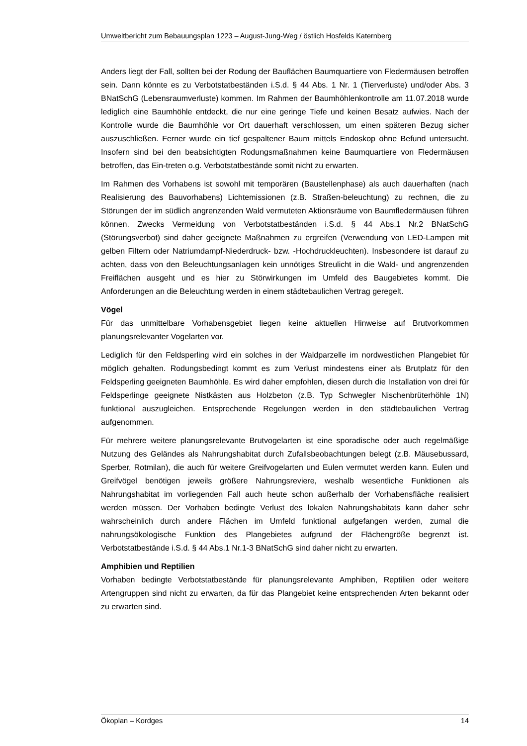Umweltbericht zum Bebauungsplan 1223 – August-Jung-Weg / östlich Hosfelds Katernberg
Anders liegt der Fall, sollten bei der Rodung der Bauflächen Baumquartiere von Fledermäusen betroffen sein. Dann könnte es zu Verbotstatbeständen i.S.d. § 44 Abs. 1 Nr. 1 (Tierverluste) und/oder Abs. 3 BNatSchG (Lebensraumverluste) kommen. Im Rahmen der Baumhöhlenkontrolle am 11.07.2018 wurde lediglich eine Baumhöhle entdeckt, die nur eine geringe Tiefe und keinen Besatz aufwies. Nach der Kontrolle wurde die Baumhöhle vor Ort dauerhaft verschlossen, um einen späteren Bezug sicher auszuschließen. Ferner wurde ein tief gespaltener Baum mittels Endoskop ohne Befund untersucht. Insofern sind bei den beabsichtigten Rodungsmaßnahmen keine Baumquartiere von Fledermäusen betroffen, das Ein-treten o.g. Verbotstatbestände somit nicht zu erwarten.
Im Rahmen des Vorhabens ist sowohl mit temporären (Baustellenphase) als auch dauerhaften (nach Realisierung des Bauvorhabens) Lichtemissionen (z.B. Straßen-beleuchtung) zu rechnen, die zu Störungen der im südlich angrenzenden Wald vermuteten Aktionsräume von Baumfledermäusen führen können. Zwecks Vermeidung von Verbotstatbeständen i.S.d. § 44 Abs.1 Nr.2 BNatSchG (Störungsverbot) sind daher geeignete Maßnahmen zu ergreifen (Verwendung von LED-Lampen mit gelben Filtern oder Natriumdampf-Niederdruck- bzw. -Hochdruckleuchten). Insbesondere ist darauf zu achten, dass von den Beleuchtungsanlagen kein unnötiges Streulicht in die Wald- und angrenzenden Freiflächen ausgeht und es hier zu Störwirkungen im Umfeld des Baugebietes kommt. Die Anforderungen an die Beleuchtung werden in einem städtebaulichen Vertrag geregelt.
Vögel
Für das unmittelbare Vorhabensgebiet liegen keine aktuellen Hinweise auf Brutvorkommen planungsrelevanter Vogelarten vor.
Lediglich für den Feldsperling wird ein solches in der Waldparzelle im nordwestlichen Plangebiet für möglich gehalten. Rodungsbedingt kommt es zum Verlust mindestens einer als Brutplatz für den Feldsperling geeigneten Baumhöhle. Es wird daher empfohlen, diesen durch die Installation von drei für Feldsperlinge geeignete Nistkästen aus Holzbeton (z.B. Typ Schwegler Nischenbrüterhöhle 1N) funktional auszugleichen. Entsprechende Regelungen werden in den städtebaulichen Vertrag aufgenommen.
Für mehrere weitere planungsrelevante Brutvogelarten ist eine sporadische oder auch regelmäßige Nutzung des Geländes als Nahrungshabitat durch Zufallsbeobachtungen belegt (z.B. Mäusebussard, Sperber, Rotmilan), die auch für weitere Greifvogelarten und Eulen vermutet werden kann. Eulen und Greifvögel benötigen jeweils größere Nahrungsreviere, weshalb wesentliche Funktionen als Nahrungshabitat im vorliegenden Fall auch heute schon außerhalb der Vorhabensfläche realisiert werden müssen. Der Vorhaben bedingte Verlust des lokalen Nahrungshabitats kann daher sehr wahrscheinlich durch andere Flächen im Umfeld funktional aufgefangen werden, zumal die nahrungsökologische Funktion des Plangebietes aufgrund der Flächengröße begrenzt ist. Verbotstatbestände i.S.d. § 44 Abs.1 Nr.1-3 BNatSchG sind daher nicht zu erwarten.
Amphibien und Reptilien
Vorhaben bedingte Verbotstatbestände für planungsrelevante Amphiben, Reptilien oder weitere Artengruppen sind nicht zu erwarten, da für das Plangebiet keine entsprechenden Arten bekannt oder zu erwarten sind.
Ökoplan – Kordges 14